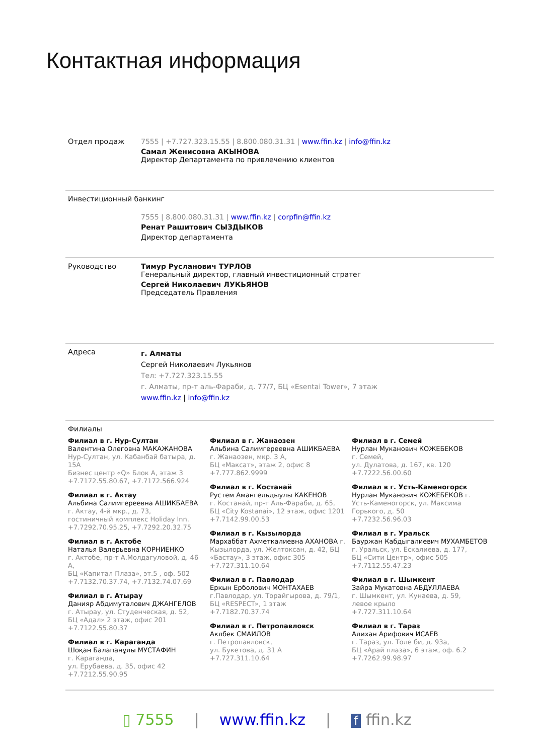Контактная информация
Отдел продаж 7555 | +7.727.323.15.55 | 8.800.080.31.31 | www.ffin.kz | info@ffin.kz
Самал Женисовна АКЫНОВА
Директор Департамента по привлечению клиентов
Инвестиционный банкинг
7555 | 8.800.080.31.31 | www.ffin.kz | corpfin@ffin.kz
Ренат Рашитович СЫЗДЫКОВ
Директор департамента
Руководство Тимур Русланович ТУРЛОВ
Генеральный директор, главный инвестиционный стратег
Сергей Николаевич ЛУКЬЯНОВ
Председатель Правления
Адреса
г. Алматы
Сергей Николаевич Лукьянов
Тел: +7.727.323.15.55
г. Алматы, пр-т аль-Фараби, д. 77/7, БЦ «Esentai Tower», 7 этаж
www.ffin.kz | info@ffin.kz
Филиалы
Филиал в г. Нур-Султан
Валентина Олеговна МАКАЖАНОВА
Нур-Султан, ул. Кабанбай батыра, д. 15А
Бизнес центр «Q» Блок А, этаж 3
+7.7172.55.80.67, +7.7172.566.924
Филиал в г. Актау
Альбина Салимгереевна АШИКБАЕВА
г. Актау, 4-й мкр., д. 73,
гостиничный комплекс Holiday Inn.
+7.7292.70.95.25, +7.7292.20.32.75
Филиал в г. Актобе
Наталья Валерьевна КОРНИЕНКО
г. Актобе, пр-т А.Молдагуловой, д. 46 А,
БЦ «Капитал Плаза», эт.5 , оф. 502
+7.7132.70.37.74, +7.7132.74.07.69
Филиал в г. Атырау
Данияр Абдимуталович ДЖАНГЕЛОВ
г. Атырау, ул. Студенческая, д. 52,
БЦ «Адал» 2 этаж, офис 201
+7.7122.55.80.37
Филиал в г. Караганда
Шоқан Балапанұлы МУСТАФИН
г. Караганда,
ул. Ерубаева, д. 35, офис 42
+7.7212.55.90.95
Филиал в г. Жанаозен
Альбина Салимгереевна АШИКБАЕВА
г. Жанаозен, мкр. 3 А,
БЦ «Максат», этаж 2, офис 8
+7.777.862.9999
Филиал в г. Костанай
Рустем Амангельдыулы КАКЕНОВ
г. Костанай, пр-т Аль-Фараби, д. 65, БЦ «City Kostanai», 12 этаж, офис 1201
+7.7142.99.00.53
Филиал в г. Кызылорда
Мархаббат Ахметкалиевна АХАНОВА г. Кызылорда, ул. Желтоксан, д. 42, БЦ «Бастау», 3 этаж, офис 305
+7.727.311.10.64
Филиал в г. Павлодар
Еркын Ерболович МОНТАХАЕВ
г.Павлодар, ул. Торайгырова, д. 79/1,
БЦ «RESPECT», 1 этаж
+7.7182.70.37.74
Филиал в г. Петропавловск
Аклбек СМАИЛОВ
г. Петропавловск,
ул. Букетова, д. 31 А
+7.727.311.10.64
Филиал в г. Семей
Нурлан Муканович КОЖЕБЕКОВ
г. Семей,
ул. Дулатова, д. 167, кв. 120
+7.7222.56.00.60
Филиал в г. Усть-Каменогорск
Нурлан Муканович КОЖЕБЕКОВ г. Усть-Каменогорск, ул. Максима Горького, д. 50
+7.7232.56.96.03
Филиал в г. Уральск
Бауржан Кабдыгалиевич МУХАМБЕТОВ
г. Уральск, ул. Ескалиева, д. 177,
БЦ «Сити Центр», офис 505
+7.7112.55.47.23
Филиал в г. Шымкент
Зайра Мукатовна АБДУЛЛАЕВА
г. Шымкент, ул. Кунаева, д. 59,
левое крыло
+7.727.311.10.64
Филиал в г. Тараз
Алихан Арифович ИСАЕВ
г. Тараз, ул. Толе би, д. 93а,
БЦ «Арай плаза», 6 этаж, оф. 6.2
+7.7262.99.98.97
▯ 7555 | www.ffin.kz | f ffin.kz